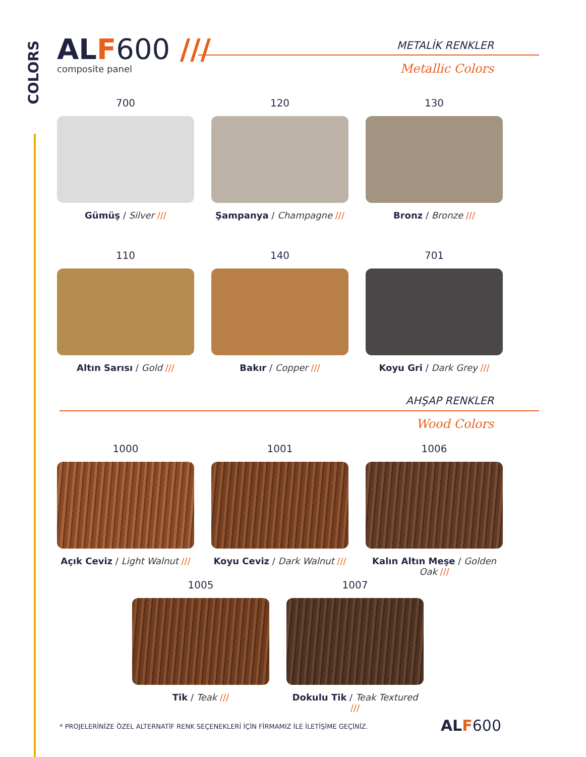COLORS
ALF 600 ///
composite panel
METALİK RENKLER
Metallic Colors
700
Gümüş / Silver ///
120
Şampanya / Champagne ///
130
Bronz / Bronze ///
110
Altın Sarısı / Gold ///
140
Bakır / Copper ///
701
Koyu Gri / Dark Grey ///
AHŞAP RENKLER
Wood Colors
1000
Açık Ceviz / Light Walnut ///
1001
Koyu Ceviz / Dark Walnut ///
1006
Kalın Altın Meşe / Golden Oak ///
1005
Tik / Teak ///
1007
Dokulu Tik / Teak Textured ///
* PROJELERİNİZE ÖZEL ALTERNATİF RENK SEÇENEKLERİ İÇİN FİRMAMIZ İLE İLETİŞİME GEÇİNİZ.
ALF 600